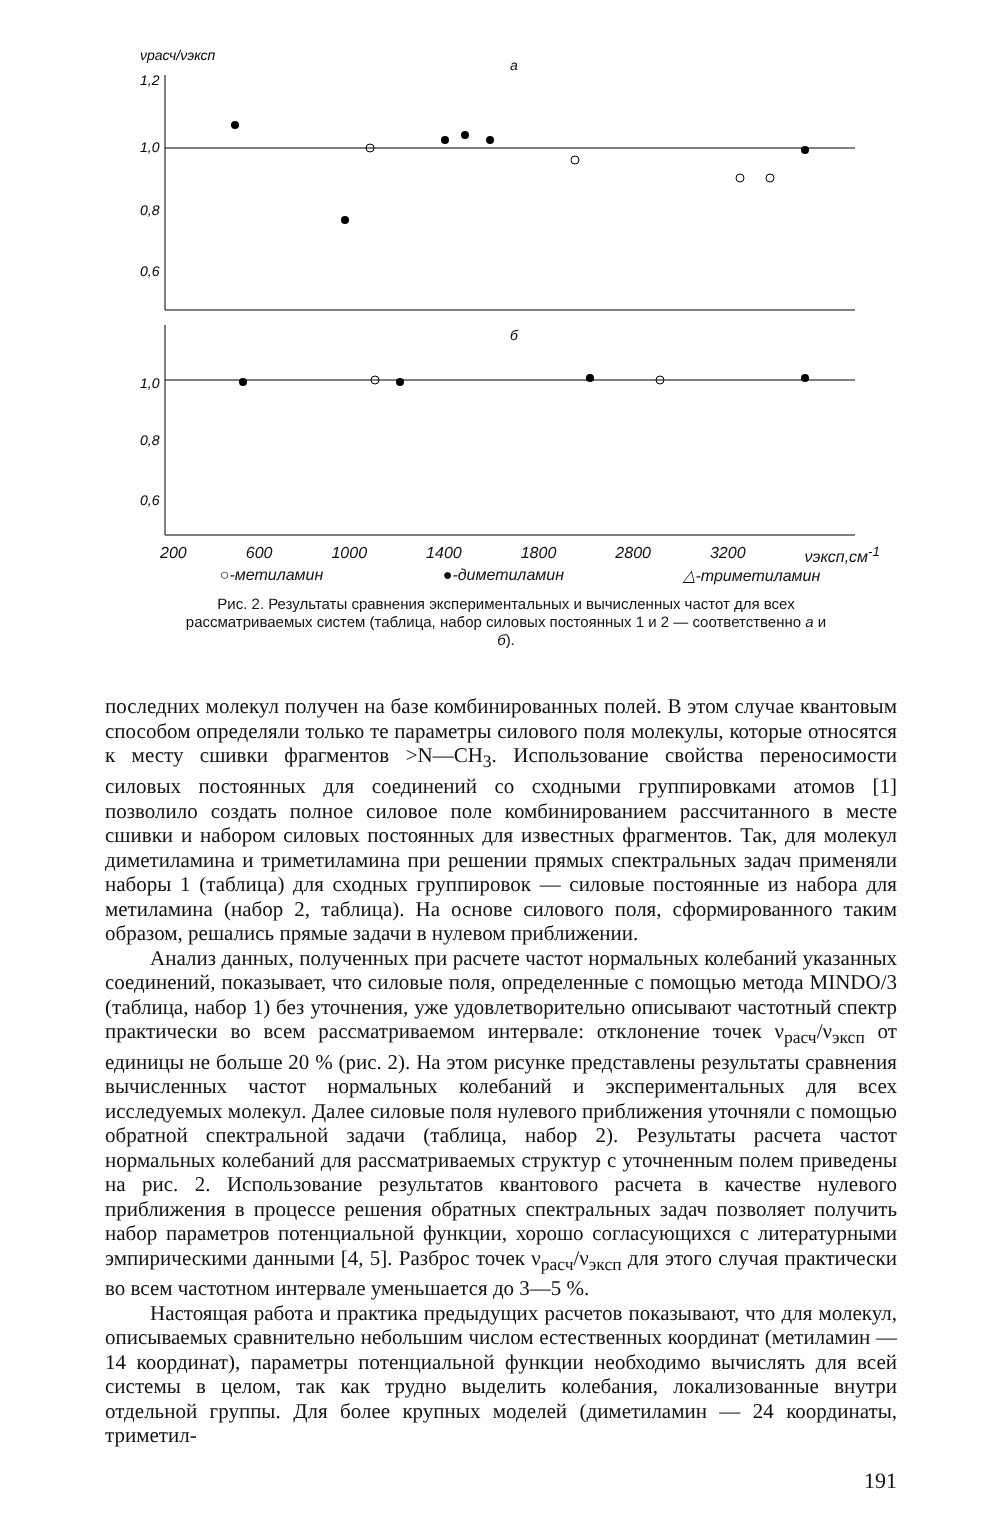νрасч/νэксп
а
1,2
1,0
0,8
0,6
б
1,0
0,8
0,6
200 600 1000 1400 1800 2800 3200 νэксп,см<sup>-1</sup>
○-метиламин ●-диметиламин △-триметиламин
Рис. 2. Результаты сравнения экспериментальных и вычисленных частот для всех рассматриваемых систем (таблица, набор силовых постоянных 1 и 2 — соответственно а и б).
последних молекул получен на базе комбинированных полей. В этом случае квантовым способом определяли только те параметры силового поля молекулы, которые относятся к месту сшивки фрагментов >N—CH<sub>3</sub>. Использование свойства переносимости силовых постоянных для соединений со сходными группировками атомов [1] позволило создать полное силовое поле комбинированием рассчитанного в месте сшивки и набором силовых постоянных для известных фрагментов. Так, для молекул диметиламина и триметиламина при решении прямых спектральных задач применяли наборы 1 (таблица) для сходных группировок — силовые постоянные из набора для метиламина (набор 2, таблица). На основе силового поля, сформированного таким образом, решались прямые задачи в нулевом приближении.
Анализ данных, полученных при расчете частот нормальных колебаний указанных соединений, показывает, что силовые поля, определенные с помощью метода MINDO/3 (таблица, набор 1) без уточнения, уже удовлетворительно описывают частотный спектр практически во всем рассматриваемом интервале: отклонение точек ν<sub>расч</sub>/ν<sub>эксп</sub> от единицы не больше 20 % (рис. 2). На этом рисунке представлены результаты сравнения вычисленных частот нормальных колебаний и экспериментальных для всех исследуемых молекул. Далее силовые поля нулевого приближения уточняли с помощью обратной спектральной задачи (таблица, набор 2). Результаты расчета частот нормальных колебаний для рассматриваемых структур с уточненным полем приведены на рис. 2. Использование результатов квантового расчета в качестве нулевого приближения в процессе решения обратных спектральных задач позволяет получить набор параметров потенциальной функции, хорошо согласующихся с литературными эмпирическими данными [4, 5]. Разброс точек ν<sub>расч</sub>/ν<sub>эксп</sub> для этого случая практически во всем частотном интервале уменьшается до 3—5 %.
Настоящая работа и практика предыдущих расчетов показывают, что для молекул, описываемых сравнительно небольшим числом естественных координат (метиламин — 14 координат), параметры потенциальной функции необходимо вычислять для всей системы в целом, так как трудно выделить колебания, локализованные внутри отдельной группы. Для более крупных моделей (диметиламин — 24 координаты, триметил-
191